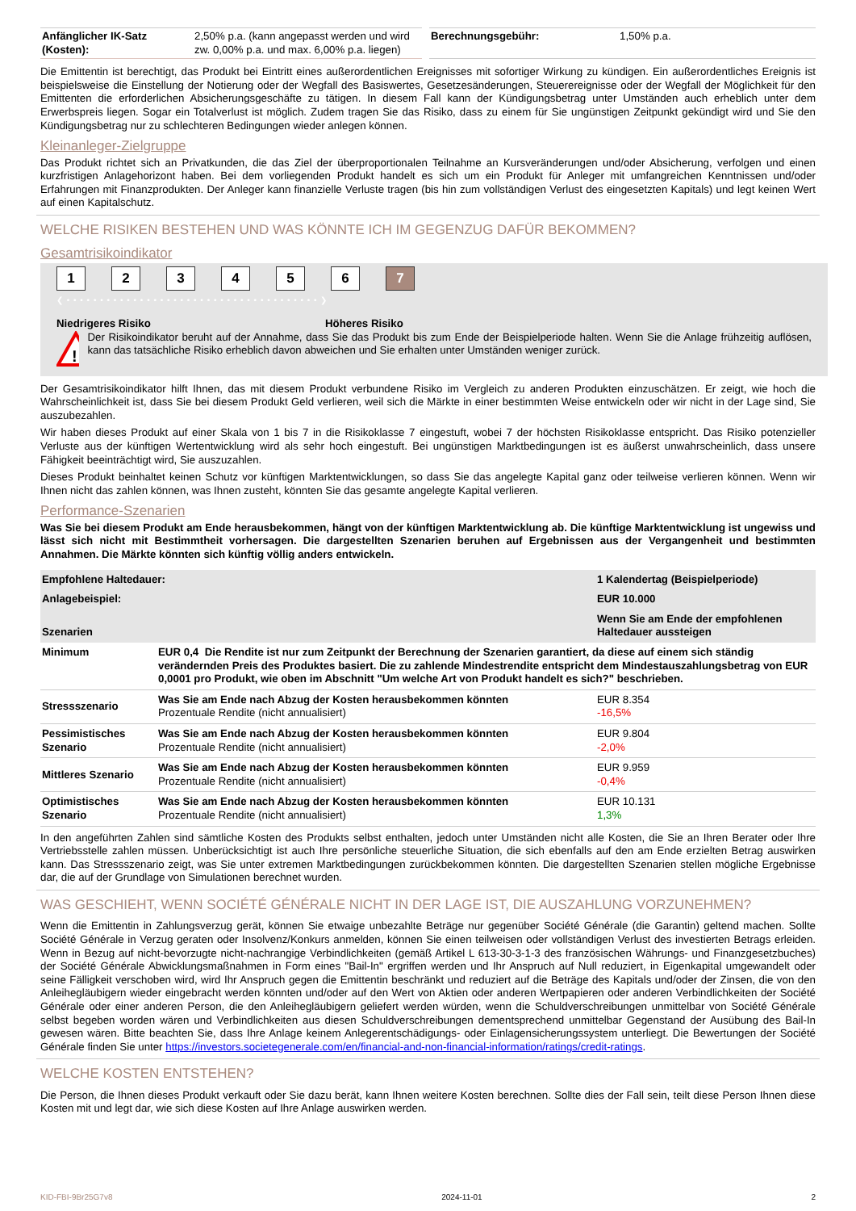| Anfänglicher IK-Satz (Kosten): | 2,50% p.a. (kann angepasst werden und wird zw. 0,00% p.a. und max. 6,00% p.a. liegen) | | Berechnungsgebühr: | 1,50% p.a. |
Die Emittentin ist berechtigt, das Produkt bei Eintritt eines außerordentlichen Ereignisses mit sofortiger Wirkung zu kündigen. Ein außerordentliches Ereignis ist beispielsweise die Einstellung der Notierung oder der Wegfall des Basiswertes, Gesetzesänderungen, Steuerereignisse oder der Wegfall der Möglichkeit für den Emittenten die erforderlichen Absicherungsgeschäfte zu tätigen. In diesem Fall kann der Kündigungsbetrag unter Umständen auch erheblich unter dem Erwerbspreis liegen. Sogar ein Totalverlust ist möglich. Zudem tragen Sie das Risiko, dass zu einem für Sie ungünstigen Zeitpunkt gekündigt wird und Sie den Kündigungsbetrag nur zu schlechteren Bedingungen wieder anlegen können.
Kleinanleger-Zielgruppe
Das Produkt richtet sich an Privatkunden, die das Ziel der überproportionalen Teilnahme an Kursveränderungen und/oder Absicherung, verfolgen und einen kurzfristigen Anlagehorizont haben. Bei dem vorliegenden Produkt handelt es sich um ein Produkt für Anleger mit umfangreichen Kenntnissen und/oder Erfahrungen mit Finanzprodukten. Der Anleger kann finanzielle Verluste tragen (bis hin zum vollständigen Verlust des eingesetzten Kapitals) und legt keinen Wert auf einen Kapitalschutz.
WELCHE RISIKEN BESTEHEN UND WAS KÖNNTE ICH IM GEGENZUG DAFÜR BEKOMMEN?
Gesamtrisikoindikator
1234567
❮ • • • • • • • • • • • • • • • • • • • • • • • • • • • • • • • • • • • • • • ❯
Niedrigeres Risiko Höheres Risiko
!
Der Risikoindikator beruht auf der Annahme, dass Sie das Produkt bis zum Ende der Beispielperiode halten. Wenn Sie die Anlage frühzeitig auflösen, kann das tatsächliche Risiko erheblich davon abweichen und Sie erhalten unter Umständen weniger zurück.
Der Gesamtrisikoindikator hilft Ihnen, das mit diesem Produkt verbundene Risiko im Vergleich zu anderen Produkten einzuschätzen. Er zeigt, wie hoch die Wahrscheinlichkeit ist, dass Sie bei diesem Produkt Geld verlieren, weil sich die Märkte in einer bestimmten Weise entwickeln oder wir nicht in der Lage sind, Sie auszubezahlen.
Wir haben dieses Produkt auf einer Skala von 1 bis 7 in die Risikoklasse 7 eingestuft, wobei 7 der höchsten Risikoklasse entspricht. Das Risiko potenzieller Verluste aus der künftigen Wertentwicklung wird als sehr hoch eingestuft. Bei ungünstigen Marktbedingungen ist es äußerst unwahrscheinlich, dass unsere Fähigkeit beeinträchtigt wird, Sie auszuzahlen.
Dieses Produkt beinhaltet keinen Schutz vor künftigen Marktentwicklungen, so dass Sie das angelegte Kapital ganz oder teilweise verlieren können. Wenn wir Ihnen nicht das zahlen können, was Ihnen zusteht, könnten Sie das gesamte angelegte Kapital verlieren.
Performance-Szenarien
Was Sie bei diesem Produkt am Ende herausbekommen, hängt von der künftigen Marktentwicklung ab. Die künftige Marktentwicklung ist ungewiss und lässt sich nicht mit Bestimmtheit vorhersagen. Die dargestellten Szenarien beruhen auf Ergebnissen aus der Vergangenheit und bestimmten Annahmen. Die Märkte könnten sich künftig völlig anders entwickeln.
| Empfohlene Haltedauer: | | 1 Kalendertag (Beispielperiode) |
| Anlagebeispiel: | | EUR 10.000 |
| Szenarien | | Wenn Sie am Ende der empfohlenen Haltedauer aussteigen |
| Minimum | EUR 0,4 Die Rendite ist nur zum Zeitpunkt der Berechnung der Szenarien garantiert, da diese auf einem sich ständig verändernden Preis des Produktes basiert. Die zu zahlende Mindestrendite entspricht dem Mindestauszahlungsbetrag von EUR 0,0001 pro Produkt, wie oben im Abschnitt "Um welche Art von Produkt handelt es sich?" beschrieben. | |
| Stressszenario | Was Sie am Ende nach Abzug der Kosten herausbekommen könnten Prozentuale Rendite (nicht annualisiert) | EUR 8.354 -16,5% |
| Pessimistisches Szenario | Was Sie am Ende nach Abzug der Kosten herausbekommen könnten Prozentuale Rendite (nicht annualisiert) | EUR 9.804 -2,0% |
| Mittleres Szenario | Was Sie am Ende nach Abzug der Kosten herausbekommen könnten Prozentuale Rendite (nicht annualisiert) | EUR 9.959 -0,4% |
| Optimistisches Szenario | Was Sie am Ende nach Abzug der Kosten herausbekommen könnten Prozentuale Rendite (nicht annualisiert) | EUR 10.131 1,3% |
In den angeführten Zahlen sind sämtliche Kosten des Produkts selbst enthalten, jedoch unter Umständen nicht alle Kosten, die Sie an Ihren Berater oder Ihre Vertriebsstelle zahlen müssen. Unberücksichtigt ist auch Ihre persönliche steuerliche Situation, die sich ebenfalls auf den am Ende erzielten Betrag auswirken kann. Das Stressszenario zeigt, was Sie unter extremen Marktbedingungen zurückbekommen könnten. Die dargestellten Szenarien stellen mögliche Ergebnisse dar, die auf der Grundlage von Simulationen berechnet wurden.
WAS GESCHIEHT, WENN SOCIÉTÉ GÉNÉRALE NICHT IN DER LAGE IST, DIE AUSZAHLUNG VORZUNEHMEN?
Wenn die Emittentin in Zahlungsverzug gerät, können Sie etwaige unbezahlte Beträge nur gegenüber Société Générale (die Garantin) geltend machen. Sollte Société Générale in Verzug geraten oder Insolvenz/Konkurs anmelden, können Sie einen teilweisen oder vollständigen Verlust des investierten Betrags erleiden. Wenn in Bezug auf nicht-bevorzugte nicht-nachrangige Verbindlichkeiten (gemäß Artikel L 613-30-3-1-3 des französischen Währungs- und Finanzgesetzbuches) der Société Générale Abwicklungsmaßnahmen in Form eines "Bail-In" ergriffen werden und Ihr Anspruch auf Null reduziert, in Eigenkapital umgewandelt oder seine Fälligkeit verschoben wird, wird Ihr Anspruch gegen die Emittentin beschränkt und reduziert auf die Beträge des Kapitals und/oder der Zinsen, die von den Anleihegläubigern wieder eingebracht werden könnten und/oder auf den Wert von Aktien oder anderen Wertpapieren oder anderen Verbindlichkeiten der Société Générale oder einer anderen Person, die den Anleihegläubigern geliefert werden würden, wenn die Schuldverschreibungen unmittelbar von Société Générale selbst begeben worden wären und Verbindlichkeiten aus diesen Schuldverschreibungen dementsprechend unmittelbar Gegenstand der Ausübung des Bail-In gewesen wären. Bitte beachten Sie, dass Ihre Anlage keinem Anlegerentschädigungs- oder Einlagensicherungssystem unterliegt. Die Bewertungen der Société Générale finden Sie unter https://investors.societegenerale.com/en/financial-and-non-financial-information/ratings/credit-ratings.
WELCHE KOSTEN ENTSTEHEN?
Die Person, die Ihnen dieses Produkt verkauft oder Sie dazu berät, kann Ihnen weitere Kosten berechnen. Sollte dies der Fall sein, teilt diese Person Ihnen diese Kosten mit und legt dar, wie sich diese Kosten auf Ihre Anlage auswirken werden.
KID-FBI-9Br25G7v8 2024-11-01 2